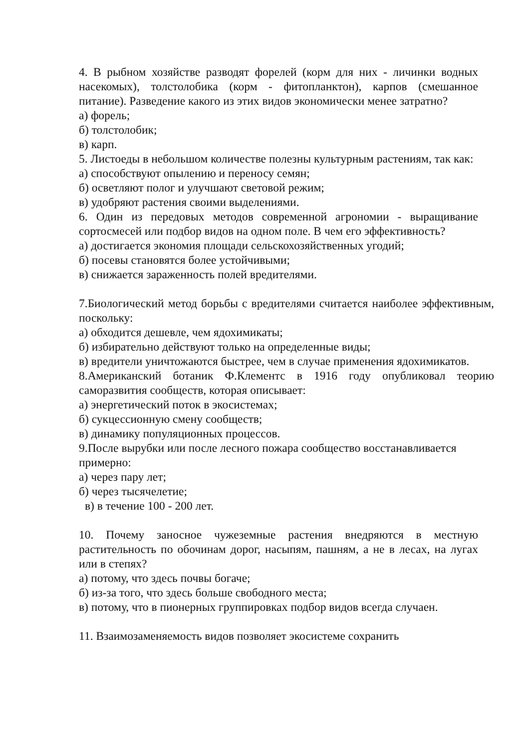4. В рыбном хозяйстве разводят форелей (корм для них - личинки водных насекомых), толстолобика (корм - фитопланктон), карпов (смешанное питание). Разведение какого из этих видов экономически менее затратно?
а) форель;
б) толстолобик;
в) карп.
5. Листоеды в небольшом количестве полезны культурным растениям, так как:
а) способствуют опылению и переносу семян;
б) осветляют полог и улучшают световой режим;
в) удобряют растения своими выделениями.
6. Один из передовых методов современной агрономии - выращивание сортосмесей или подбор видов на одном поле. В чем его эффективность?
а) достигается экономия площади сельскохозяйственных угодий;
б) посевы становятся более устойчивыми;
в) снижается зараженность полей вредителями.
7.Биологический метод борьбы с вредителями считается наиболее эффективным, поскольку:
а) обходится дешевле, чем ядохимикаты;
б) избирательно действуют только на определенные виды;
в) вредители уничтожаются быстрее, чем в случае применения ядохимикатов.
8.Американский ботаник Ф.Клементс в 1916 году опубликовал теорию саморазвития сообществ, которая описывает:
а) энергетический поток в экосистемах;
б) сукцессионную смену сообществ;
в) динамику популяционных процессов.
9.После вырубки или после лесного пожара сообщество восстанавливается примерно:
а) через пару лет;
б) через тысячелетие;
в) в течение 100 - 200 лет.
10. Почему заносное чужеземные растения внедряются в местную растительность по обочинам дорог, насыпям, пашням, а не в лесах, на лугах или в степях?
а) потому, что здесь почвы богаче;
б) из-за того, что здесь больше свободного места;
в) потому, что в пионерных группировках подбор видов всегда случаен.
11. Взаимозаменяемость видов позволяет экосистеме сохранить